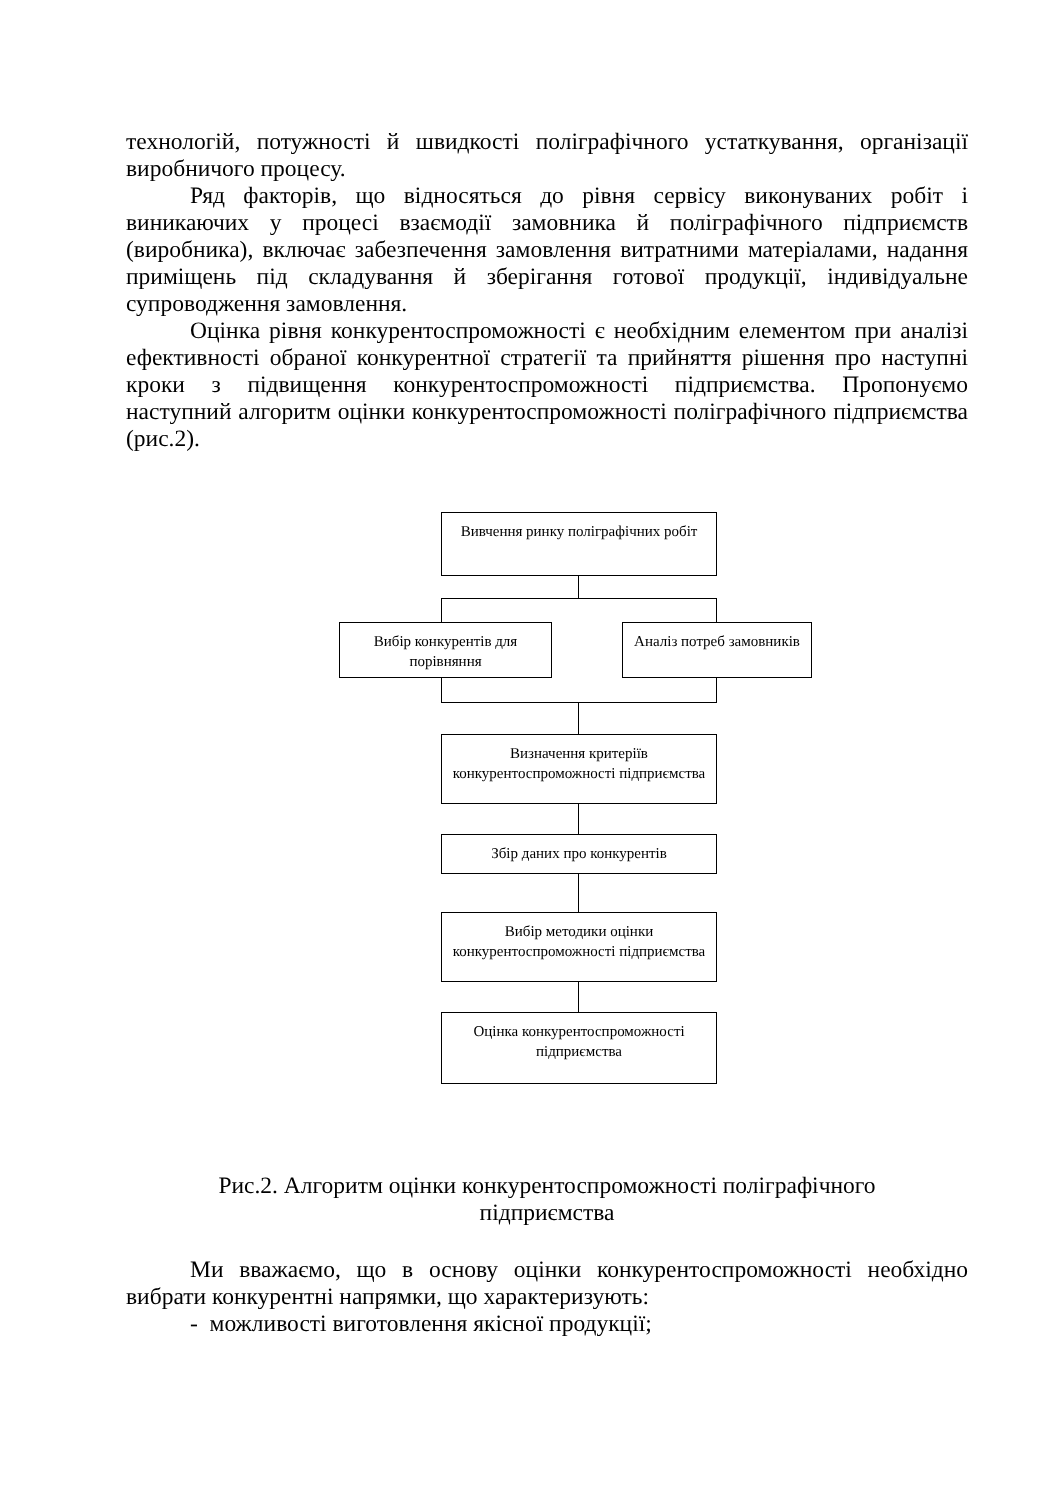технологій, потужності й швидкості поліграфічного устаткування, організації виробничого процесу.
Ряд факторів, що відносяться до рівня сервісу виконуваних робіт і виникаючих у процесі взаємодії замовника й поліграфічного підприємств (виробника), включає забезпечення замовлення витратними матеріалами, надання приміщень під складування й зберігання готової продукції, індивідуальне супроводження замовлення.
Оцінка рівня конкурентоспроможності є необхідним елементом при аналізі ефективності обраної конкурентної стратегії та прийняття рішення про наступні кроки з підвищення конкурентоспроможності підприємства. Пропонуємо наступний алгоритм оцінки конкурентоспроможності поліграфічного підприємства (рис.2).
Вивчення ринку поліграфічних робіт
Вибір конкурентів для порівняння
Аналіз потреб замовників
Визначення критеріїв конкурентоспроможності підприємства
Збір даних про конкурентів
Вибір методики оцінки конкурентоспроможності підприємства
Оцінка конкурентоспроможності підприємства
Рис.2. Алгоритм оцінки конкурентоспроможності поліграфічного
підприємства
Ми вважаємо, що в основу оцінки конкурентоспроможності необхідно вибрати конкурентні напрямки, що характеризують:
- можливості виготовлення якісної продукції;